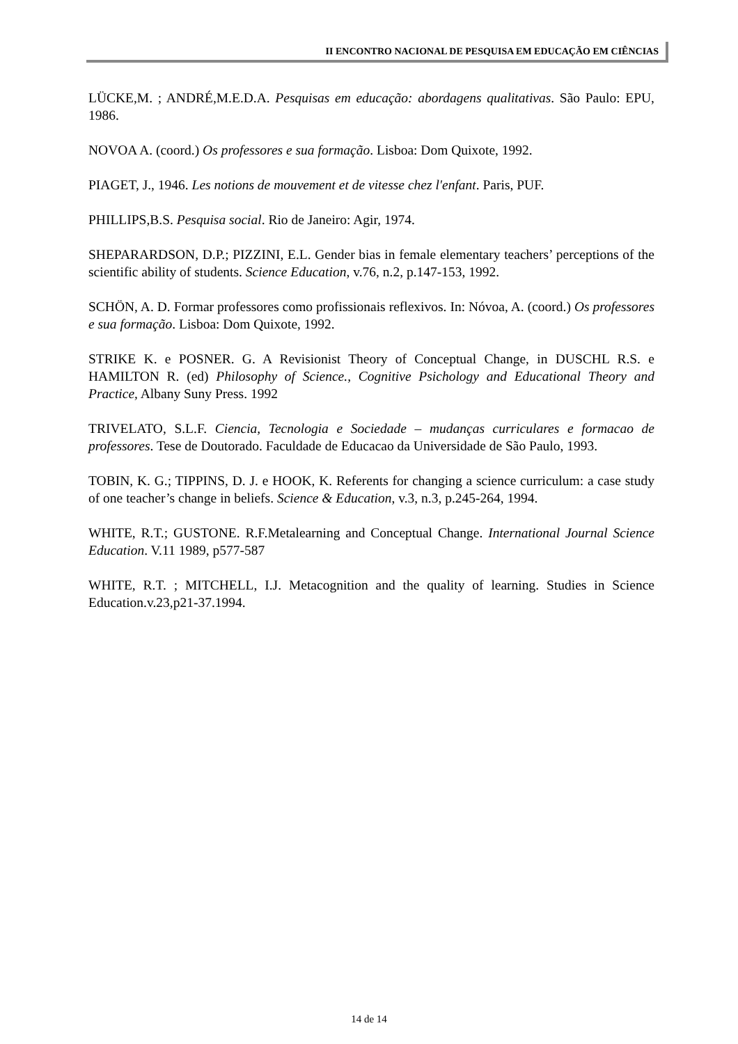II ENCONTRO NACIONAL DE PESQUISA EM EDUCAÇÃO EM CIÊNCIAS
LÜCKE,M. ; ANDRÉ,M.E.D.A. Pesquisas em educação: abordagens qualitativas. São Paulo: EPU, 1986.
NOVOA A. (coord.) Os professores e sua formação. Lisboa: Dom Quixote, 1992.
PIAGET, J., 1946. Les notions de mouvement et de vitesse chez l'enfant. Paris, PUF.
PHILLIPS,B.S. Pesquisa social. Rio de Janeiro: Agir, 1974.
SHEPARARDSON, D.P.; PIZZINI, E.L. Gender bias in female elementary teachers’ perceptions of the scientific ability of students. Science Education, v.76, n.2, p.147-153, 1992.
SCHÖN, A. D. Formar professores como profissionais reflexivos. In: Nóvoa, A. (coord.) Os professores e sua formação. Lisboa: Dom Quixote, 1992.
STRIKE K. e POSNER. G. A Revisionist Theory of Conceptual Change, in DUSCHL R.S. e HAMILTON R. (ed) Philosophy of Science., Cognitive Psichology and Educational Theory and Practice, Albany Suny Press. 1992
TRIVELATO, S.L.F. Ciencia, Tecnologia e Sociedade – mudanças curriculares e formacao de professores. Tese de Doutorado. Faculdade de Educacao da Universidade de São Paulo, 1993.
TOBIN, K. G.; TIPPINS, D. J. e HOOK, K. Referents for changing a science curriculum: a case study of one teacher’s change in beliefs. Science & Education, v.3, n.3, p.245-264, 1994.
WHITE, R.T.; GUSTONE. R.F.Metalearning and Conceptual Change. International Journal Science Education. V.11 1989, p577-587
WHITE, R.T. ; MITCHELL, I.J. Metacognition and the quality of learning. Studies in Science Education.v.23,p21-37.1994.
14 de 14